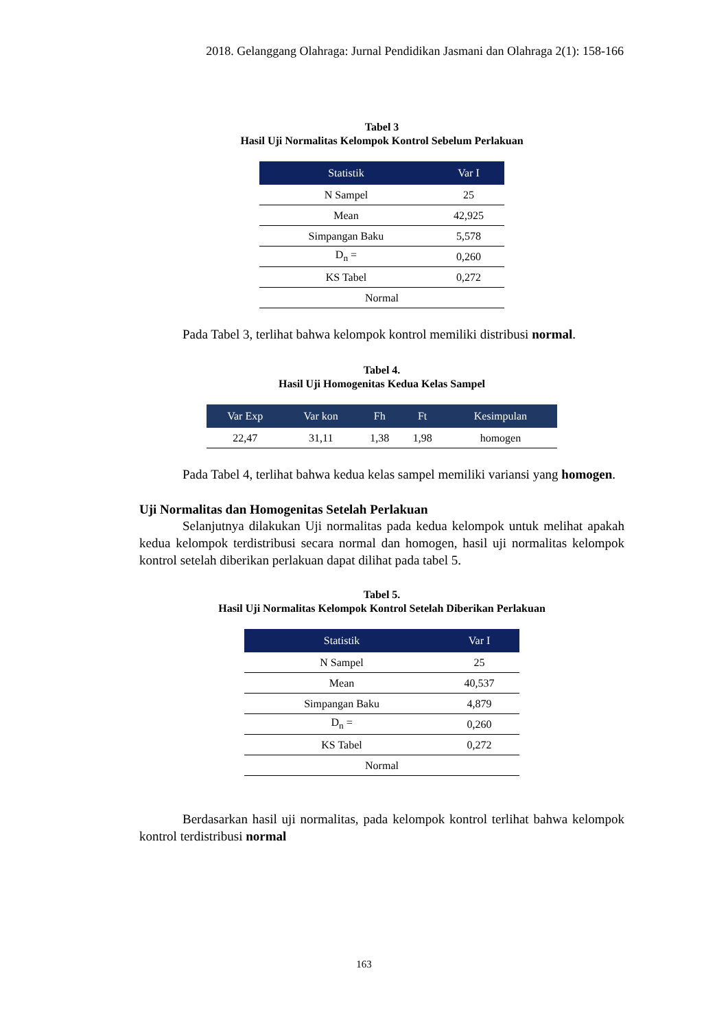2018. Gelanggang Olahraga: Jurnal Pendidikan Jasmani dan Olahraga 2(1): 158-166
Tabel 3
Hasil Uji Normalitas Kelompok Kontrol Sebelum Perlakuan
| Statistik | Var I |
| --- | --- |
| N Sampel | 25 |
| Mean | 42,925 |
| Simpangan Baku | 5,578 |
| D<sub>n</sub> = | 0,260 |
| KS Tabel | 0,272 |
| Normal | |
Pada Tabel 3, terlihat bahwa kelompok kontrol memiliki distribusi normal.
Tabel 4.
Hasil Uji Homogenitas Kedua Kelas Sampel
| Var Exp | Var kon | Fh | Ft | Kesimpulan |
| --- | --- | --- | --- | --- |
| 22,47 | 31,11 | 1,38 | 1,98 | homogen |
Pada Tabel 4, terlihat bahwa kedua kelas sampel memiliki variansi yang homogen.
Uji Normalitas dan Homogenitas Setelah Perlakuan
Selanjutnya dilakukan Uji normalitas pada kedua kelompok untuk melihat apakah kedua kelompok terdistribusi secara normal dan homogen, hasil uji normalitas kelompok kontrol setelah diberikan perlakuan dapat dilihat pada tabel 5.
Tabel 5.
Hasil Uji Normalitas Kelompok Kontrol Setelah Diberikan Perlakuan
| Statistik | Var I |
| --- | --- |
| N Sampel | 25 |
| Mean | 40,537 |
| Simpangan Baku | 4,879 |
| D<sub>n</sub> = | 0,260 |
| KS Tabel | 0,272 |
| Normal | |
Berdasarkan hasil uji normalitas, pada kelompok kontrol terlihat bahwa kelompok kontrol terdistribusi normal
163